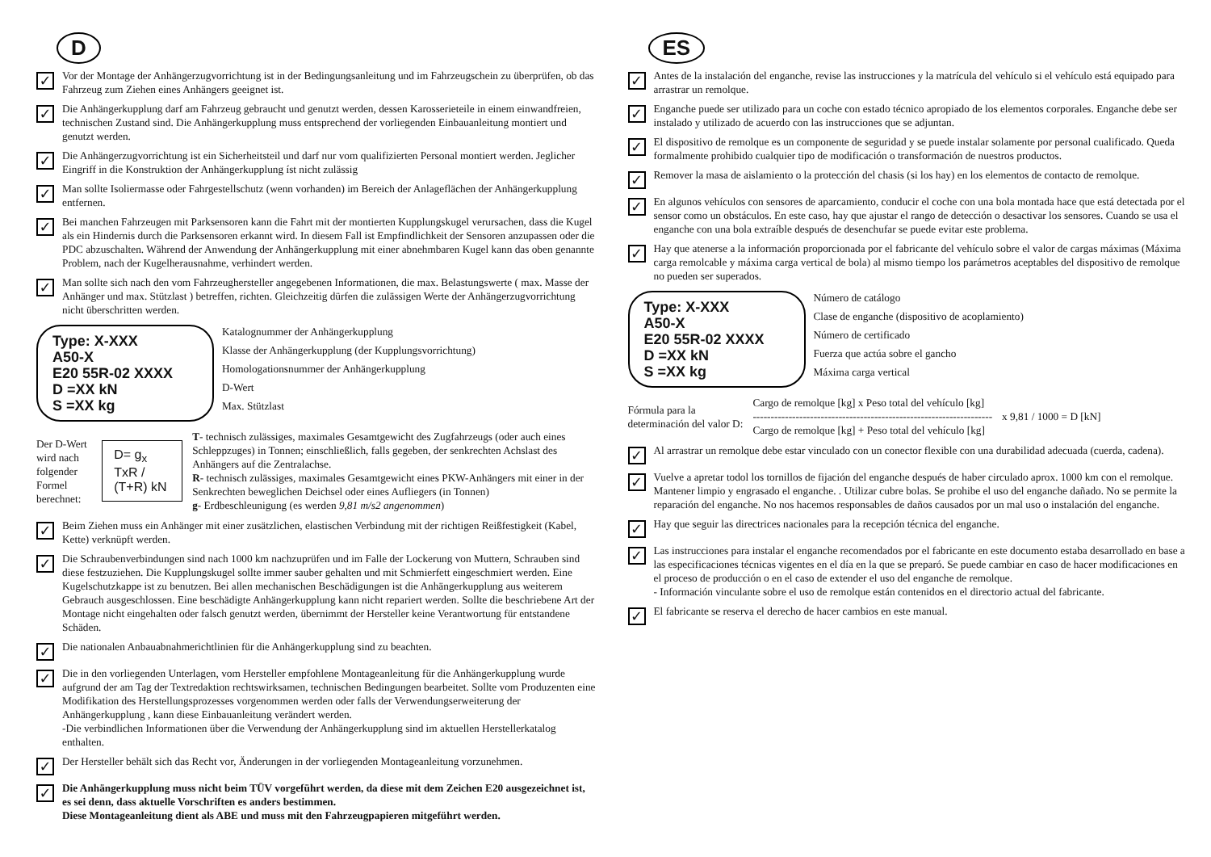D
✓
Vor der Montage der Anhängerzugvorrichtung ist in der Bedingungsanleitung und im Fahrzeugschein zu überprüfen, ob das Fahrzeug zum Ziehen eines Anhängers geeignet ist.
✓
Die Anhängerkupplung darf am Fahrzeug gebraucht und genutzt werden, dessen Karosserieteile in einem einwandfreien, technischen Zustand sind. Die Anhängerkupplung muss entsprechend der vorliegenden Einbauanleitung montiert und genutzt werden.
✓
Die Anhängerzugvorrichtung ist ein Sicherheitsteil und darf nur vom qualifizierten Personal montiert werden. Jeglicher Eingriff in die Konstruktion der Anhängerkupplung íst nicht zulässig
✓
Man sollte Isoliermasse oder Fahrgestellschutz (wenn vorhanden) im Bereich der Anlageflächen der Anhängerkupplung entfernen.
✓
Bei manchen Fahrzeugen mit Parksensoren kann die Fahrt mit der montierten Kupplungskugel verursachen, dass die Kugel als ein Hindernis durch die Parksensoren erkannt wird. In diesem Fall ist Empfindlichkeit der Sensoren anzupassen oder die PDC abzuschalten. Während der Anwendung der Anhängerkupplung mit einer abnehmbaren Kugel kann das oben genannte Problem, nach der Kugelherausnahme, verhindert werden.
✓
Man sollte sich nach den vom Fahrzeughersteller angegebenen Informationen, die max. Belastungswerte ( max. Masse der Anhänger und max. Stützlast ) betreffen, richten. Gleichzeitig dürfen die zulässigen Werte der Anhängerzugvorrichtung nicht überschritten werden.
Type: X-XXX
A50-X
E20 55R-02 XXXX
D =XX kN
S =XX kg
Katalognummer der Anhängerkupplung
Klasse der Anhängerkupplung (der Kupplungsvorrichtung)
Homologationsnummer der Anhängerkupplung
D-Wert
Max. Stützlast
Der D-Wert wird nach
folgender Formel berechnet:
D= g<sub>x</sub> TxR / (T+R) kN
T- technisch zulässiges, maximales Gesamtgewicht des Zugfahrzeugs (oder auch eines Schleppzuges) in Tonnen; einschließlich, falls gegeben, der senkrechten Achslast des Anhängers auf die Zentralachse.
R- technisch zulässiges, maximales Gesamtgewicht eines PKW-Anhängers mit einer in der Senkrechten beweglichen Deichsel oder eines Aufliegers (in Tonnen)
g- Erdbeschleunigung (es werden 9,81 m/s2 angenommen)
✓
Beim Ziehen muss ein Anhänger mit einer zusätzlichen, elastischen Verbindung mit der richtigen Reißfestigkeit (Kabel, Kette) verknüpft werden.
✓
Die Schraubenverbindungen sind nach 1000 km nachzuprüfen und im Falle der Lockerung von Muttern, Schrauben sind diese festzuziehen. Die Kupplungskugel sollte immer sauber gehalten und mit Schmierfett eingeschmiert werden. Eine Kugelschutzkappe ist zu benutzen. Bei allen mechanischen Beschädigungen ist die Anhängerkupplung aus weiterem Gebrauch ausgeschlossen. Eine beschädigte Anhängerkupplung kann nicht repariert werden. Sollte die beschriebene Art der Montage nicht eingehalten oder falsch genutzt werden, übernimmt der Hersteller keine Verantwortung für entstandene Schäden.
✓
Die nationalen Anbauabnahmerichtlinien für die Anhängerkupplung sind zu beachten.
✓
Die in den vorliegenden Unterlagen, vom Hersteller empfohlene Montageanleitung für die Anhängerkupplung wurde aufgrund der am Tag der Textredaktion rechtswirksamen, technischen Bedingungen bearbeitet. Sollte vom Produzenten eine Modifikation des Herstellungsprozesses vorgenommen werden oder falls der Verwendungserweiterung der Anhängerkupplung , kann diese Einbauanleitung verändert werden.
-Die verbindlichen Informationen über die Verwendung der Anhängerkupplung sind im aktuellen Herstellerkatalog enthalten.
✓
Der Hersteller behält sich das Recht vor, Änderungen in der vorliegenden Montageanleitung vorzunehmen.
✓
Die Anhängerkupplung muss nicht beim TÜV vorgeführt werden, da diese mit dem Zeichen E20 ausgezeichnet ist, es sei denn, dass aktuelle Vorschriften es anders bestimmen.
Diese Montageanleitung dient als ABE und muss mit den Fahrzeugpapieren mitgeführt werden.
ES
✓
Antes de la instalación del enganche, revise las instrucciones y la matrícula del vehículo si el vehículo está equipado para arrastrar un remolque.
✓
Enganche puede ser utilizado para un coche con estado técnico apropiado de los elementos corporales. Enganche debe ser instalado y utilizado de acuerdo con las instrucciones que se adjuntan.
✓
El dispositivo de remolque es un componente de seguridad y se puede instalar solamente por personal cualificado. Queda formalmente prohibido cualquier tipo de modificación o transformación de nuestros productos.
✓
Remover la masa de aislamiento o la protección del chasis (si los hay) en los elementos de contacto de remolque.
✓
En algunos vehículos con sensores de aparcamiento, conducir el coche con una bola montada hace que está detectada por el sensor como un obstáculos. En este caso, hay que ajustar el rango de detección o desactivar los sensores. Cuando se usa el enganche con una bola extraíble después de desenchufar se puede evitar este problema.
✓
Hay que atenerse a la información proporcionada por el fabricante del vehículo sobre el valor de cargas máximas (Máxima carga remolcable y máxima carga vertical de bola) al mismo tiempo los parámetros aceptables del dispositivo de remolque no pueden ser superados.
Type: X-XXX
A50-X
E20 55R-02 XXXX
D =XX kN
S =XX kg
Número de catálogo
Clase de enganche (dispositivo de acoplamiento)
Número de certificado
Fuerza que actúa sobre el gancho
Máxima carga vertical
Fórmula para la
determinación del valor D:
Cargo de remolque [kg] x Peso total del vehículo [kg]
-------------------------------------------------------------------
Cargo de remolque [kg] + Peso total del vehículo [kg]
x 9,81 / 1000 = D [kN]
✓
Al arrastrar un remolque debe estar vinculado con un conector flexible con una durabilidad adecuada (cuerda, cadena).
✓
Vuelve a apretar todol los tornillos de fijación del enganche después de haber circulado aprox. 1000 km con el remolque. Mantener limpio y engrasado el enganche. . Utilizar cubre bolas. Se prohibe el uso del enganche dañado. No se permite la reparación del enganche. No nos hacemos responsables de daños causados por un mal uso o instalación del enganche.
✓
Hay que seguir las directrices nacionales para la recepción técnica del enganche.
✓
Las instrucciones para instalar el enganche recomendados por el fabricante en este documento estaba desarrollado en base a las especificaciones técnicas vigentes en el día en la que se preparó. Se puede cambiar en caso de hacer modificaciones en el proceso de producción o en el caso de extender el uso del enganche de remolque.
- Información vinculante sobre el uso de remolque están contenidos en el directorio actual del fabricante.
✓
El fabricante se reserva el derecho de hacer cambios en este manual.